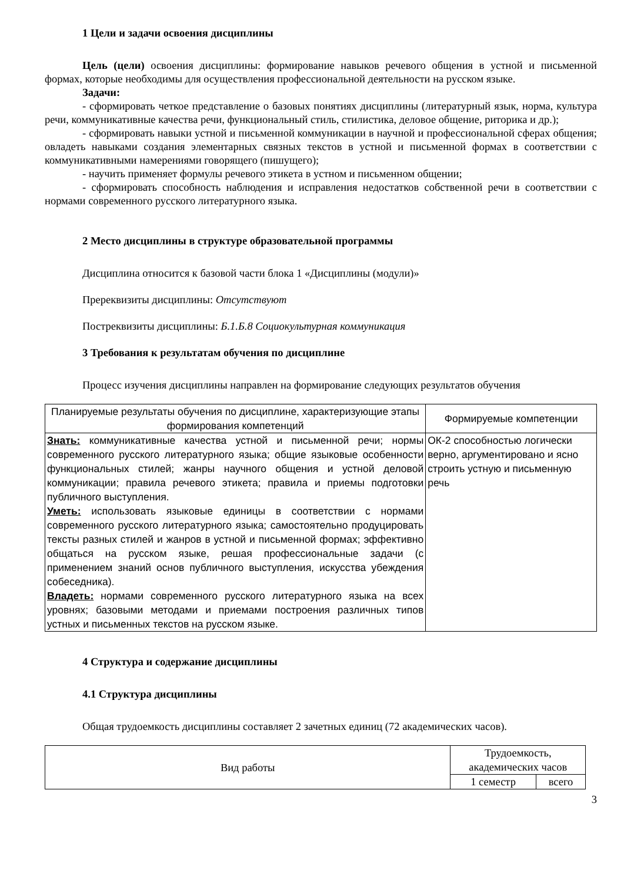1 Цели и задачи освоения дисциплины
Цель (цели) освоения дисциплины: формирование навыков речевого общения в устной и письменной формах, которые необходимы для осуществления профессиональной деятельности на русском языке.
Задачи:
- сформировать четкое представление о базовых понятиях дисциплины (литературный язык, норма, культура речи, коммуникативные качества речи, функциональный стиль, стилистика, деловое общение, риторика и др.);
- сформировать навыки устной и письменной коммуникации в научной и профессиональной сферах общения; овладеть навыками создания элементарных связных текстов в устной и письменной формах в соответствии с коммуникативными намерениями говорящего (пишущего);
- научить применяет формулы речевого этикета в устном и письменном общении;
- сформировать способность наблюдения и исправления недостатков собственной речи в соответствии с нормами современного русского литературного языка.
2 Место дисциплины в структуре образовательной программы
Дисциплина относится к базовой части блока 1 «Дисциплины (модули)»
Пререквизиты дисциплины: Отсутствуют
Постреквизиты дисциплины: Б.1.Б.8 Социокультурная коммуникация
3 Требования к результатам обучения по дисциплине
Процесс изучения дисциплины направлен на формирование следующих результатов обучения
| Планируемые результаты обучения по дисциплине, характеризующие этапы формирования компетенций | Формируемые компетенции |
| --- | --- |
| Знать: коммуникативные качества устной и письменной речи; нормы современного русского литературного языка; общие языковые особенности функциональных стилей; жанры научного общения и устной деловой коммуникации; правила речевого этикета; правила и приемы подготовки публичного выступления. Уметь: использовать языковые единицы в соответствии с нормами современного русского литературного языка; самостоятельно продуцировать тексты разных стилей и жанров в устной и письменной формах; эффективно общаться на русском языке, решая профессиональные задачи (с применением знаний основ публичного выступления, искусства убеждения собеседника). Владеть: нормами современного русского литературного языка на всех уровнях; базовыми методами и приемами построения различных типов устных и письменных текстов на русском языке. | ОК-2 способностью логически верно, аргументировано и ясно строить устную и письменную речь |
4 Структура и содержание дисциплины
4.1 Структура дисциплины
Общая трудоемкость дисциплины составляет 2 зачетных единиц (72 академических часов).
| Вид работы | Трудоемкость, академических часов | |
| --- | --- | --- |
| | 1 семестр | всего |
3